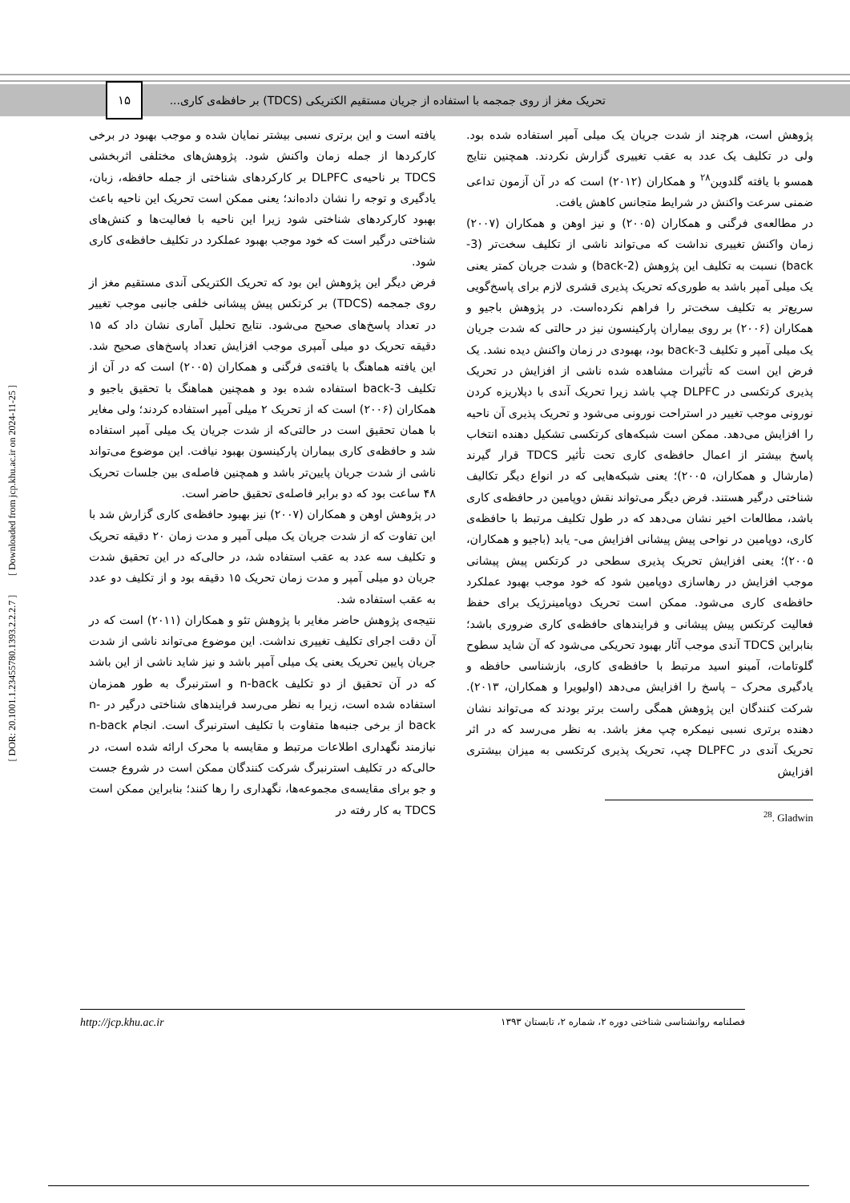تحریک مغز از روی جمجمه با استفاده از جریان مستقیم الکتریکی (TDCS) بر حافظه‌ی کاری... ۱۵
پژوهش است، هرچند از شدت جریان یک میلی آمپر استفاده شده بود. ولی در تکلیف یک عدد به عقب تغییری گزارش نکردند. همچنین نتایج همسو با یافته گلدوین<sup>۲۸</sup> و همکاران (۲۰۱۲) است که در آن آزمون تداعی ضمنی سرعت واکنش در شرایط متجانس کاهش یافت.
در مطالعه‌ی فرگنی و همکاران (۲۰۰۵) و نیز اوهن و همکاران (۲۰۰۷) زمان واکنش تغییری نداشت که می‌تواند ناشی از تکلیف سخت‌تر (3-back) نسبت به تکلیف این پژوهش (2-back) و شدت جریان کمتر یعنی یک میلی آمپر باشد به طوری‌که تحریک پذیری قشری لازم برای پاسخ‌گویی سریع‌تر به تکلیف سخت‌تر را فراهم نکرده‌است. در پژوهش باجیو و همکاران (۲۰۰۶) بر روی بیماران پارکینسون نیز در حالتی که شدت جریان یک میلی آمپر و تکلیف 3-back بود، بهبودی در زمان واکنش دیده نشد. یک فرض این است که تأثیرات مشاهده شده ناشی از افزایش در تحریک پذیری کرتکسی در DLPFC چپ باشد زیرا تحریک آندی با دپلاریزه کردن نورونی موجب تغییر در استراحت نورونی می‌شود و تحریک پذیری آن ناحیه را افزایش می‌دهد. ممکن است شبکه‌های کرتکسی تشکیل دهنده انتخاب پاسخ بیشتر از اعمال حافظه‌ی کاری تحت تأثیر TDCS قرار گیرند (مارشال و همکاران، ۲۰۰۵)؛ یعنی شبکه‌هایی که در انواع دیگر تکالیف شناختی درگیر هستند. فرض دیگر می‌تواند نقش دوپامین در حافظه‌ی کاری باشد، مطالعات اخیر نشان می‌دهد که در طول تکلیف مرتبط با حافظه‌ی کاری، دوپامین در نواحی پیش پیشانی افزایش می- یابد (باجیو و همکاران، ۲۰۰۵)؛ یعنی افزایش تحریک پذیری سطحی در کرتکس پیش پیشانی موجب افزایش در رهاسازی دوپامین شود که خود موجب بهبود عملکرد حافظه‌ی کاری می‌شود. ممکن است تحریک دوپامینرژیک برای حفظ فعالیت کرتکس پیش پیشانی و فرایندهای حافظه‌ی کاری ضروری باشد؛ بنابراین TDCS آندی موجب آثار بهبود تحریکی می‌شود که آن شاید سطوح گلوتامات، آمینو اسید مرتبط با حافظه‌ی کاری، بازشناسی حافظه و یادگیری محرک – پاسخ را افزایش می‌دهد (اولیویرا و همکاران، ۲۰۱۳). شرکت کنندگان این پژوهش همگی راست برتر بودند که می‌تواند نشان دهنده برتری نسبی نیمکره چپ مغز باشد. به نظر می‌رسد که در اثر تحریک آندی در DLPFC چپ، تحریک پذیری کرتکسی به میزان بیشتری افزایش
<sup>28</sup>. Gladwin
یافته است و این برتری نسبی بیشتر نمایان شده و موجب بهبود در برخی کارکردها از جمله زمان واکنش شود. پژوهش‌های مختلفی اثربخشی TDCS بر ناحیه‌ی DLPFC بر کارکردهای شناختی از جمله حافظه، زبان، یادگیری و توجه را نشان داده‌اند؛ یعنی ممکن است تحریک این ناحیه باعث بهبود کارکردهای شناختی شود زیرا این ناحیه با فعالیت‌ها و کنش‌های شناختی درگیر است که خود موجب بهبود عملکرد در تکلیف حافظه‌ی کاری شود.
فرض دیگر این پژوهش این بود که تحریک الکتریکی آندی مستقیم مغز از روی جمجمه (TDCS) بر کرتکس پیش پیشانی خلفی جانبی موجب تغییر در تعداد پاسخ‌های صحیح می‌شود. نتایج تحلیل آماری نشان داد که ۱۵ دقیقه تحریک دو میلی آمپری موجب افزایش تعداد پاسخ‌های صحیح شد. این یافته هماهنگ با یافته‌ی فرگنی و همکاران (۲۰۰۵) است که در آن از تکلیف 3-back استفاده شده بود و همچنین هماهنگ با تحقیق باجیو و همکاران (۲۰۰۶) است که از تحریک ۲ میلی آمپر استفاده کردند؛ ولی مغایر با همان تحقیق است در حالتی‌که از شدت جریان یک میلی آمپر استفاده شد و حافظه‌ی کاری بیماران پارکینسون بهبود نیافت. این موضوع می‌تواند ناشی از شدت جریان پایین‌تر باشد و همچنین فاصله‌ی بین جلسات تحریک ۴۸ ساعت بود که دو برابر فاصله‌ی تحقیق حاضر است.
در پژوهش اوهن و همکاران (۲۰۰۷) نیز بهبود حافظه‌ی کاری گزارش شد با این تفاوت که از شدت جریان یک میلی آمپر و مدت زمان ۲۰ دقیقه تحریک و تکلیف سه عدد به عقب استفاده شد، در حالی‌که در این تحقیق شدت جریان دو میلی آمپر و مدت زمان تحریک ۱۵ دقیقه بود و از تکلیف دو عدد به عقب استفاده شد.
نتیجه‌ی پژوهش حاضر مغایر با پژوهش تئو و همکاران (۲۰۱۱) است که در آن دقت اجرای تکلیف تغییری نداشت. این موضوع می‌تواند ناشی از شدت جریان پایین تحریک یعنی یک میلی آمپر باشد و نیز شاید ناشی از این باشد که در آن تحقیق از دو تکلیف n-back و استرنبرگ به طور همزمان استفاده شده است، زیرا به نظر می‌رسد فرایندهای شناختی درگیر در n-back از برخی جنبه‌ها متفاوت با تکلیف استرنبرگ است. انجام n-back نیازمند نگهداری اطلاعات مرتبط و مقایسه با محرک ارائه شده است، در حالی‌که در تکلیف استرنبرگ شرکت کنندگان ممکن است در شروع جست و جو برای مقایسه‌ی مجموعه‌ها، نگهداری را رها کنند؛ بنابراین ممکن است TDCS به کار رفته در
http://jcp.khu.ac.ir فصلنامه روانشناسی شناختی دوره ۲، شماره ۲، تابستان ۱۳۹۳
[ DOR: 20.1001.1.23455780.1393.2.2.2.7 ] [ Downloaded from jcp.khu.ac.ir on 2024-11-25 ]